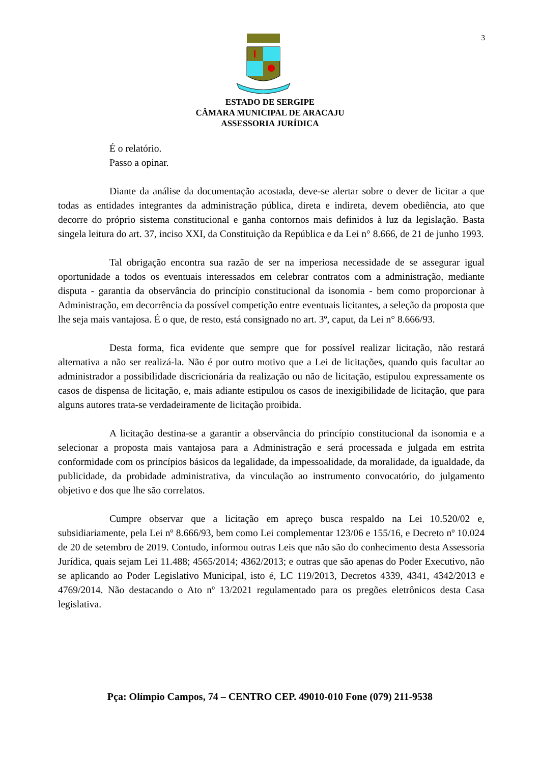3
ESTADO DE SERGIPE
CÂMARA MUNICIPAL DE ARACAJU
ASSESSORIA JURÍDICA
É o relatório.
Passo a opinar.
Diante da análise da documentação acostada, deve-se alertar sobre o dever de licitar a que todas as entidades integrantes da administração pública, direta e indireta, devem obediência, ato que decorre do próprio sistema constitucional e ganha contornos mais definidos à luz da legislação. Basta singela leitura do art. 37, inciso XXI, da Constituição da República e da Lei n° 8.666, de 21 de junho 1993.
Tal obrigação encontra sua razão de ser na imperiosa necessidade de se assegurar igual oportunidade a todos os eventuais interessados em celebrar contratos com a administração, mediante disputa - garantia da observância do princípio constitucional da isonomia - bem como proporcionar à Administração, em decorrência da possível competição entre eventuais licitantes, a seleção da proposta que lhe seja mais vantajosa. É o que, de resto, está consignado no art. 3º, caput, da Lei n° 8.666/93.
Desta forma, fica evidente que sempre que for possível realizar licitação, não restará alternativa a não ser realizá-la. Não é por outro motivo que a Lei de licitações, quando quis facultar ao administrador a possibilidade discricionária da realização ou não de licitação, estipulou expressamente os casos de dispensa de licitação, e, mais adiante estipulou os casos de inexigibilidade de licitação, que para alguns autores trata-se verdadeiramente de licitação proibida.
A licitação destina-se a garantir a observância do princípio constitucional da isonomia e a selecionar a proposta mais vantajosa para a Administração e será processada e julgada em estrita conformidade com os princípios básicos da legalidade, da impessoalidade, da moralidade, da igualdade, da publicidade, da probidade administrativa, da vinculação ao instrumento convocatório, do julgamento objetivo e dos que lhe são correlatos.
Cumpre observar que a licitação em apreço busca respaldo na Lei 10.520/02 e, subsidiariamente, pela Lei nº 8.666/93, bem como Lei complementar 123/06 e 155/16, e Decreto nº 10.024 de 20 de setembro de 2019. Contudo, informou outras Leis que não são do conhecimento desta Assessoria Jurídica, quais sejam Lei 11.488; 4565/2014; 4362/2013; e outras que são apenas do Poder Executivo, não se aplicando ao Poder Legislativo Municipal, isto é, LC 119/2013, Decretos 4339, 4341, 4342/2013 e 4769/2014. Não destacando o Ato nº 13/2021 regulamentado para os pregões eletrônicos desta Casa legislativa.
Pça: Olímpio Campos, 74 – CENTRO CEP. 49010-010 Fone (079) 211-9538